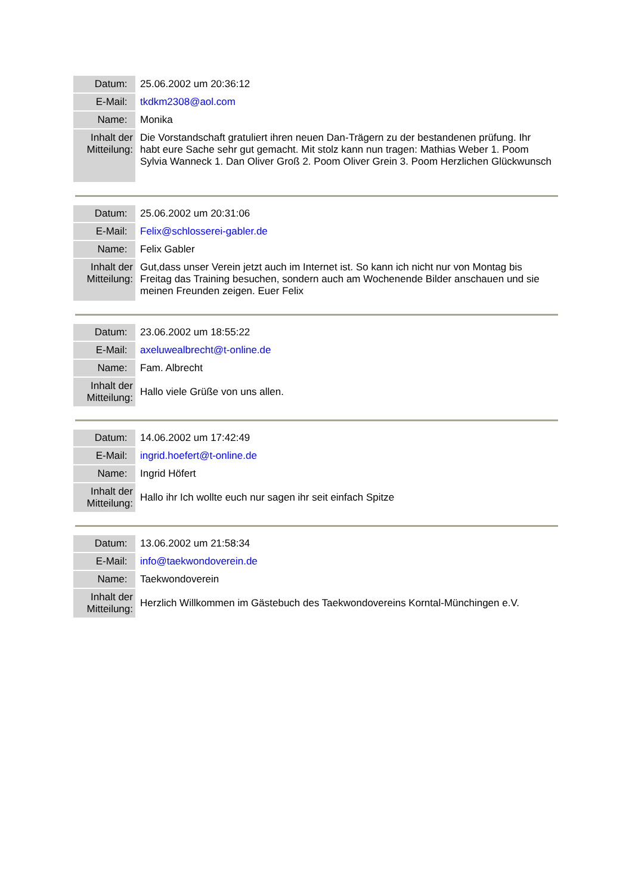| Datum: | 25.06.2002 um 20:36:12 |
| E-Mail: | tkdkm2308@aol.com |
| Name: | Monika |
| Inhalt der Mitteilung: | Die Vorstandschaft gratuliert ihren neuen Dan-Trägern zu der bestandenen prüfung. Ihr habt eure Sache sehr gut gemacht. Mit stolz kann nun tragen: Mathias Weber 1. Poom Sylvia Wanneck 1. Dan Oliver Groß 2. Poom Oliver Grein 3. Poom Herzlichen Glückwunsch |
| Datum: | 25.06.2002 um 20:31:06 |
| E-Mail: | Felix@schlosserei-gabler.de |
| Name: | Felix Gabler |
| Inhalt der Mitteilung: | Gut,dass unser Verein jetzt auch im Internet ist. So kann ich nicht nur von Montag bis Freitag das Training besuchen, sondern auch am Wochenende Bilder anschauen und sie meinen Freunden zeigen. Euer Felix |
| Datum: | 23.06.2002 um 18:55:22 |
| E-Mail: | axeluwealbrecht@t-online.de |
| Name: | Fam. Albrecht |
| Inhalt der Mitteilung: | Hallo viele Grüße von uns allen. |
| Datum: | 14.06.2002 um 17:42:49 |
| E-Mail: | ingrid.hoefert@t-online.de |
| Name: | Ingrid Höfert |
| Inhalt der Mitteilung: | Hallo ihr Ich wollte euch nur sagen ihr seit einfach Spitze |
| Datum: | 13.06.2002 um 21:58:34 |
| E-Mail: | info@taekwondoverein.de |
| Name: | Taekwondoverein |
| Inhalt der Mitteilung: | Herzlich Willkommen im Gästebuch des Taekwondovereins Korntal-Münchingen e.V. |